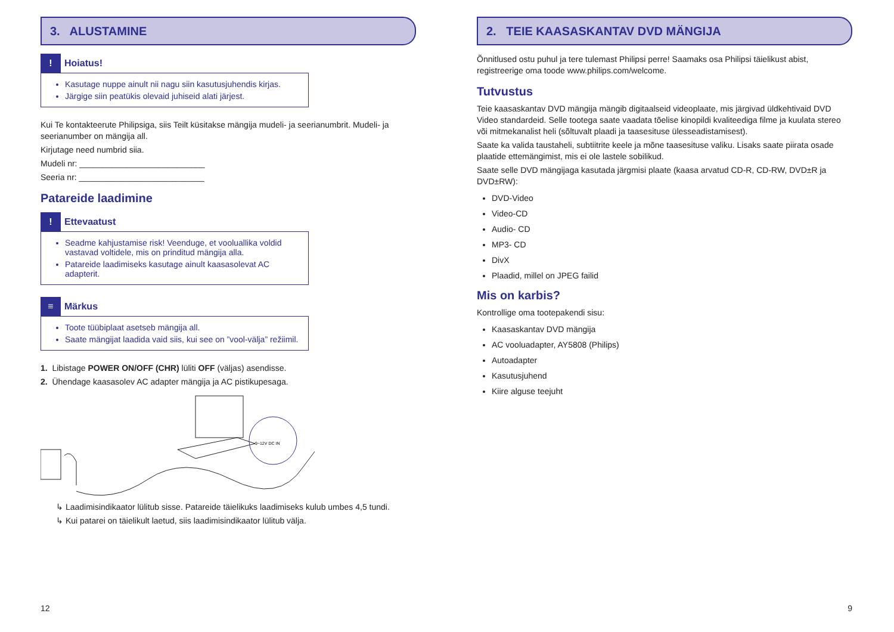3. ALUSTAMINE
! Hoiatus!
Kasutage nuppe ainult nii nagu siin kasutusjuhendis kirjas.
Järgige siin peatükis olevaid juhiseid alati järjest.
Kui Te kontakteerute Philipsiga, siis Teilt küsitakse mängija mudeli- ja seerianumbrit. Mudeli- ja seerianumber on mängija all.
Kirjutage need numbrid siia.
Mudeli nr: ___________________________
Seeria nr: ___________________________
Patareide laadimine
! Ettevaatust
Seadme kahjustamise risk! Veenduge, et vooluallika voldid vastavad voltidele, mis on prinditud mängija alla.
Patareide laadimiseks kasutage ainult kaasasolevat AC adapterit.
≡ Märkus
Toote tüübiplaat asetseb mängija all.
Saate mängijat laadida vaid siis, kui see on ”vool-välja” režiimil.
1. Libistage POWER ON/OFF (CHR) lüliti OFF (väljas) asendisse.
2. Ühendage kaasasolev AC adapter mängija ja AC pistikupesaga.
9~12V DC IN
↳ Laadimisindikaator lülitub sisse. Patareide täielikuks laadimiseks kulub umbes 4,5 tundi.
↳ Kui patarei on täielikult laetud, siis laadimisindikaator lülitub välja.
12
2. TEIE KAASASKANTAV DVD MÄNGIJA
Õnnitlused ostu puhul ja tere tulemast Philipsi perre! Saamaks osa Philipsi täielikust abist, registreerige oma toode www.philips.com/welcome.
Tutvustus
Teie kaasaskantav DVD mängija mängib digitaalseid videoplaate, mis järgivad üldkehtivaid DVD Video standardeid. Selle tootega saate vaadata tõelise kinopildi kvaliteediga filme ja kuulata stereo või mitmekanalist heli (sõltuvalt plaadi ja taasesituse ülesseadistamisest).
Saate ka valida taustaheli, subtiitrite keele ja mõne taasesituse valiku. Lisaks saate piirata osade plaatide ettemängimist, mis ei ole lastele sobilikud.
Saate selle DVD mängijaga kasutada järgmisi plaate (kaasa arvatud CD-R, CD-RW, DVD±R ja DVD±RW):
DVD-Video
Video-CD
Audio- CD
MP3- CD
DivX
Plaadid, millel on JPEG failid
Mis on karbis?
Kontrollige oma tootepakendi sisu:
Kaasaskantav DVD mängija
AC vooluadapter, AY5808 (Philips)
Autoadapter
Kasutusjuhend
Kiire alguse teejuht
9